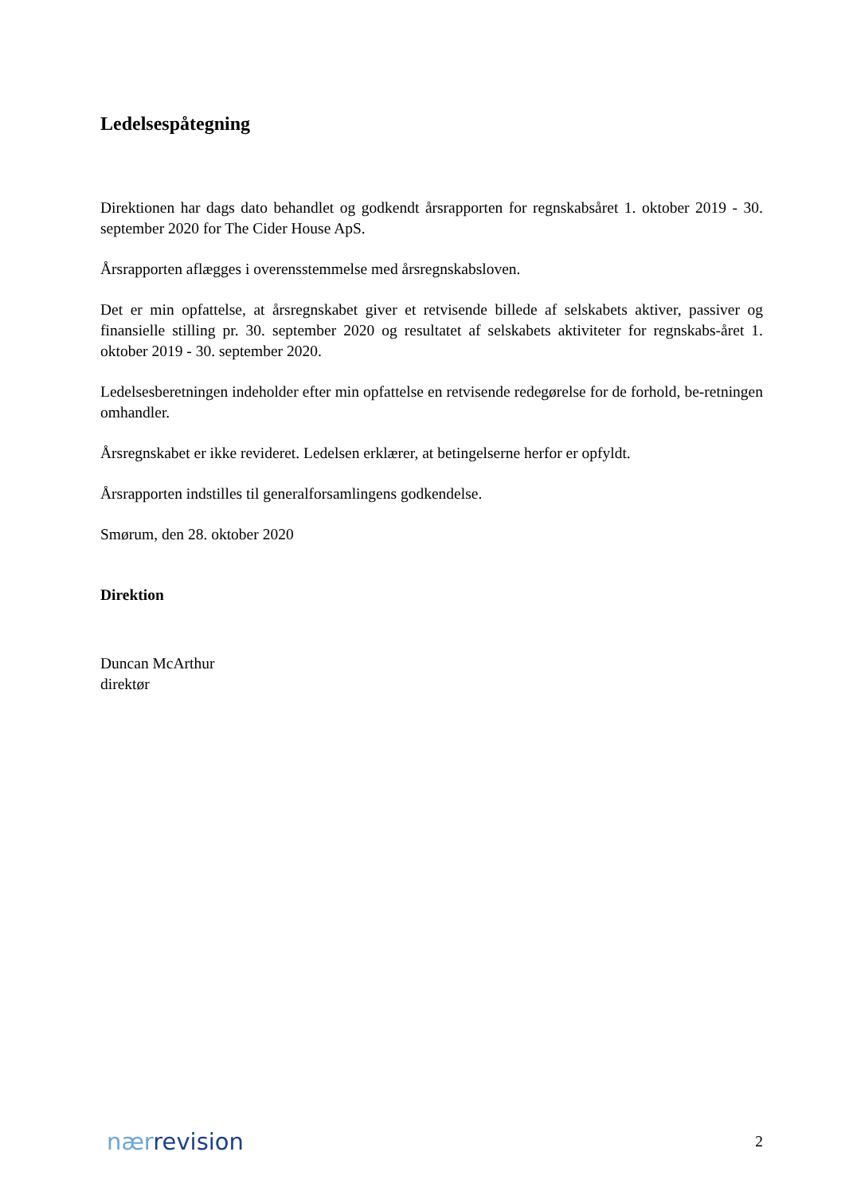Ledelsespåtegning
Direktionen har dags dato behandlet og godkendt årsrapporten for regnskabsåret 1. oktober 2019 - 30. september 2020 for The Cider House ApS.
Årsrapporten aflægges i overensstemmelse med årsregnskabsloven.
Det er min opfattelse, at årsregnskabet giver et retvisende billede af selskabets aktiver, passiver og finansielle stilling pr. 30. september 2020 og resultatet af selskabets aktiviteter for regnskabs-året 1. oktober 2019 - 30. september 2020.
Ledelsesberetningen indeholder efter min opfattelse en retvisende redegørelse for de forhold, be-retningen omhandler.
Årsregnskabet er ikke revideret. Ledelsen erklærer, at betingelserne herfor er opfyldt.
Årsrapporten indstilles til generalforsamlingens godkendelse.
Smørum, den 28. oktober 2020
Direktion
Duncan McArthur
direktør
nær revision
2